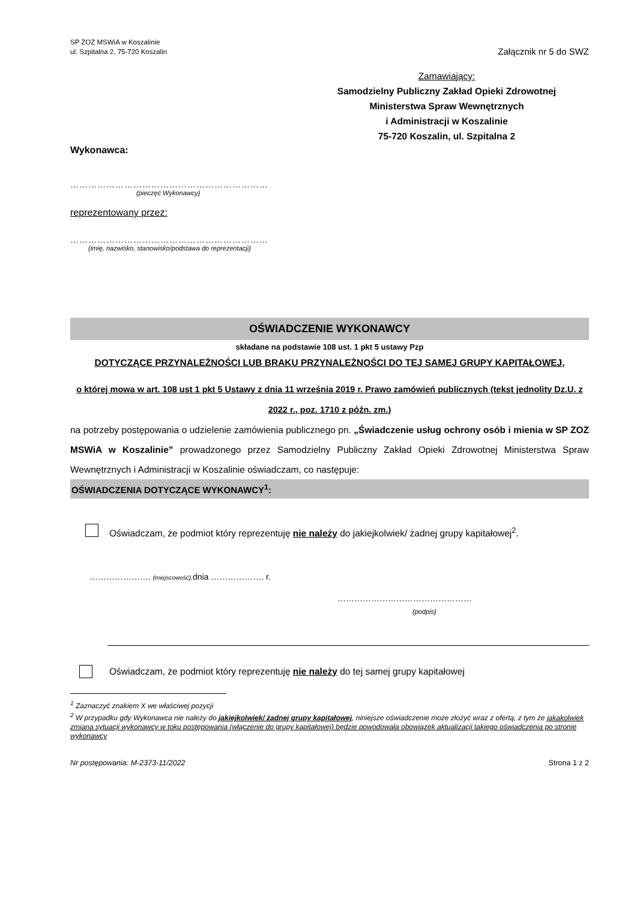SP ZOZ MSWiA w Koszalinie
ul. Szpitalna 2, 75-720 Koszalin
Załącznik nr 5 do SWZ
Zamawiający:
Samodzielny Publiczny Zakład Opieki Zdrowotnej
Ministerstwa Spraw Wewnętrznych
i Administracji w Koszalinie
75-720 Koszalin, ul. Szpitalna 2
Wykonawca:
…………………………………………………………
(pieczęć Wykonawcy)
reprezentowany przez:
…………………………………………………………
(imię, nazwisko, stanowisko/podstawa do reprezentacji)
OŚWIADCZENIE WYKONAWCY
składane na podstawie 108 ust. 1 pkt 5 ustawy Pzp
DOTYCZĄCE PRZYNALEŻNOŚCI LUB BRAKU PRZYNALEŻNOŚCI DO TEJ SAMEJ GRUPY KAPITAŁOWEJ,
o której mowa w art. 108 ust 1 pkt 5 Ustawy z dnia 11 września 2019 r. Prawo zamówień publicznych (tekst jednolity Dz.U. z 2022 r., poz. 1710 z późn. zm.)
na potrzeby postępowania o udzielenie zamówienia publicznego pn. „Świadczenie usług ochrony osób i mienia w SP ZOZ MSWiA w Koszalinie” prowadzonego przez Samodzielny Publiczny Zakład Opieki Zdrowotnej Ministerstwa Spraw Wewnętrznych i Administracji w Koszalinie oświadczam, co następuje:
OŚWIADCZENIA DOTYCZĄCE WYKONAWCY<sup>1</sup>:
Oświadczam, że podmiot który reprezentuję nie należy do jakiejkolwiek/ żadnej grupy kapitałowej<sup>2</sup>.
…………………. (miejscowość), dnia ………………. r.
…………………………………………
(podpis)
Oświadczam, że podmiot który reprezentuję nie należy do tej samej grupy kapitałowej
<sup>1</sup> Zaznaczyć znakiem X we właściwej pozycji
<sup>2</sup> W przypadku gdy Wykonawca nie należy do jakiejkolwiek/ żadnej grupy kapitałowej, niniejsze oświadczenie może złożyć wraz z ofertą, z tym że jakakolwiek zmiana sytuacji wykonawcy w toku postępowania (włączenie do grupy kapitałowej) będzie powodowała obowiązek aktualizacji takiego oświadczenia po stronie wykonawcy
Nr postępowania: M-2373-11/2022 Strona 1 z 2